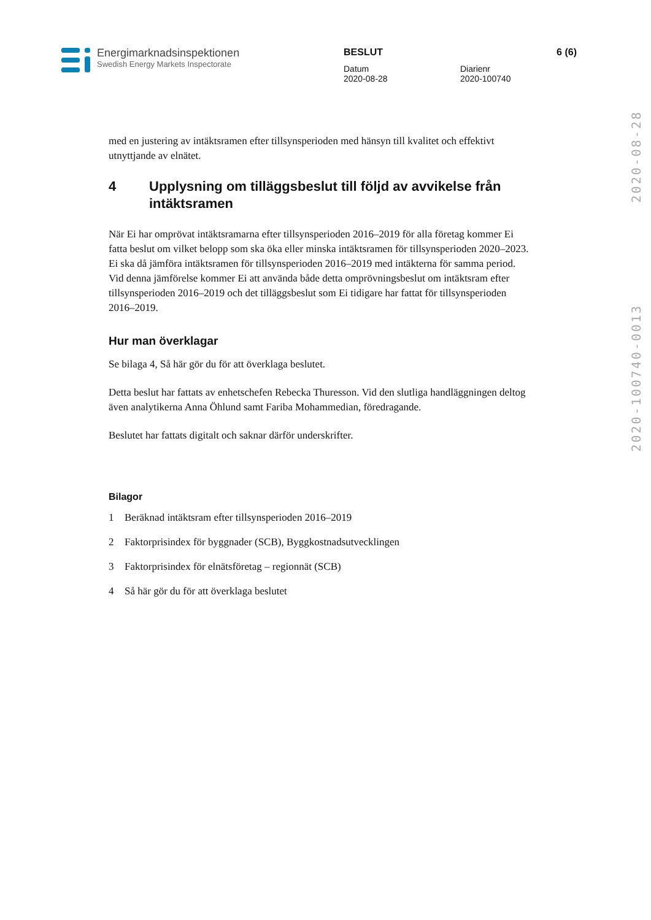Energimarknadsinspektionen
Swedish Energy Markets Inspectorate
BESLUT 6 (6)
Datum
2020-08-28
Diarienr
2020-100740
2020-100740-0013 2020-08-28
med en justering av intäktsramen efter tillsynsperioden med hänsyn till kvalitet och effektivt utnyttjande av elnätet.
4 Upplysning om tilläggsbeslut till följd av avvikelse från intäktsramen
När Ei har omprövat intäktsramarna efter tillsynsperioden 2016–2019 för alla företag kommer Ei fatta beslut om vilket belopp som ska öka eller minska intäktsramen för tillsynsperioden 2020–2023. Ei ska då jämföra intäktsramen för tillsynsperioden 2016–2019 med intäkterna för samma period. Vid denna jämförelse kommer Ei att använda både detta omprövningsbeslut om intäktsram efter tillsynsperioden 2016–2019 och det tilläggsbeslut som Ei tidigare har fattat för tillsynsperioden 2016–2019.
Hur man överklagar
Se bilaga 4, Så här gör du för att överklaga beslutet.
Detta beslut har fattats av enhetschefen Rebecka Thuresson. Vid den slutliga handläggningen deltog även analytikerna Anna Öhlund samt Fariba Mohammedian, föredragande.
Beslutet har fattats digitalt och saknar därför underskrifter.
Bilagor
1 Beräknad intäktsram efter tillsynsperioden 2016–2019
2 Faktorprisindex för byggnader (SCB), Byggkostnadsutvecklingen
3 Faktorprisindex för elnätsföretag – regionnät (SCB)
4 Så här gör du för att överklaga beslutet